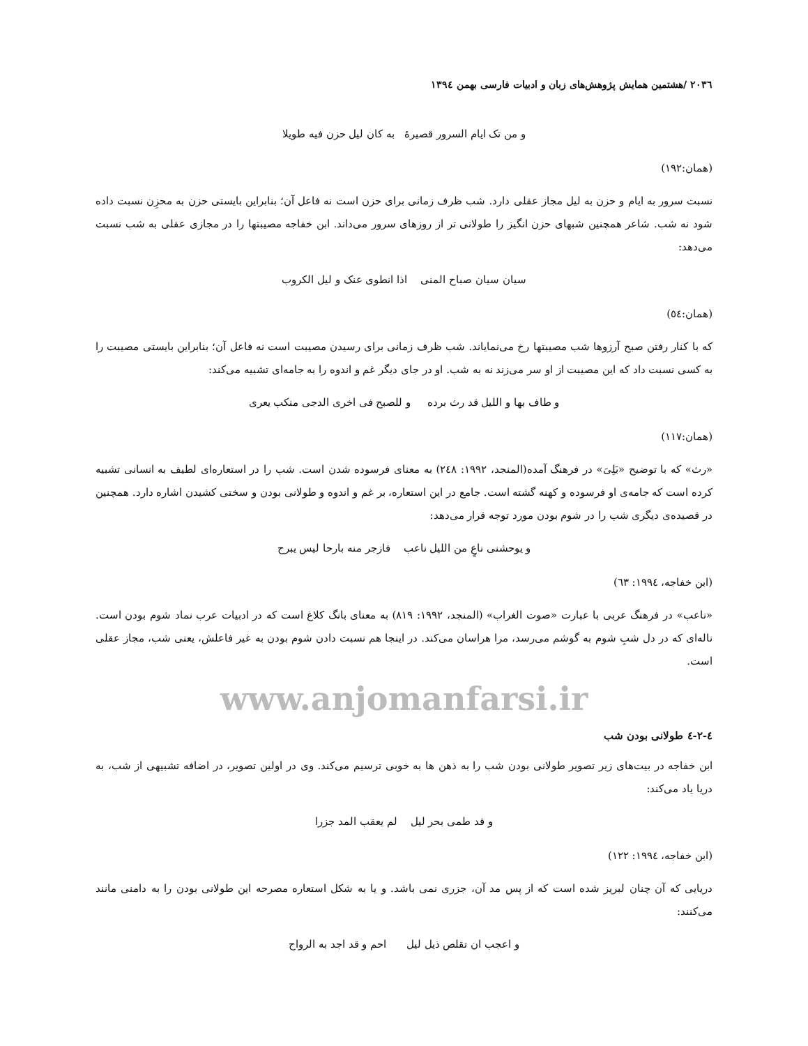۲۰۳٦ /هشتمین همایش پژوهش‌های زبان و ادبیات فارسی بهمن ۱۳۹٤
و من تک ایام السرور قصیرهٔ به کان لیل حزن فیه طویلا
(همان:۱۹۲)
نسبت سرور به ایام و حزن به لیل مجاز عقلی دارد. شب ظرف زمانی برای حزن است نه فاعل آن؛ بنابراین بایستی حزن به محزِن نسبت داده شود نه شب. شاعر همچنین شبهای حزن انگیز را طولانی تر از روزهای سرور می‌داند. ابن خفاجه مصیبتها را در مجازی عقلی به شب نسبت می‌دهد:
سیان سیان صباح المنی اذا انطوی عنک و لیل الکروب
(همان:٥٤)
که با کنار رفتن صبح آرزوها شب مصیبتها رخ می‌نمایاند. شب ظرف زمانی برای رسیدن مصیبت است نه فاعل آن؛ بنابراین بایستی مصیبت را به کسی نسبت داد که این مصیبت از او سر می‌زند نه به شب. او در جای دیگر غم و اندوه را به جامه‌ای تشبیه می‌کند:
و طاف بها و اللیل قد رث برده و للصبح فی اخری الدجی منکب یعری
(همان:۱۱۷)
«رث» که با توضیح «بَلِیَ» در فرهنگ آمده(المنجد، ۱۹۹۲: ۲٤۸) به معنای فرسوده شدن است. شب را در استعاره‌ای لطیف به انسانی تشبیه کرده است که جامه‌ی او فرسوده و کهنه گشته است. جامع در این استعاره، بر غم و اندوه و طولانی بودن و سختی کشیدن اشاره دارد. همچنین در قصیده‌ی دیگری شب را در شوم بودن مورد توجه قرار می‌دهد:
و یوحشنی ناعٍ من اللیل ناعب فازجر منه بارحا لیس یبرح
(ابن خفاجه، ۱۹۹٤: ٦۳)
«ناعب» در فرهنگ عربی با عبارت «صوت الغراب» (المنجد، ۱۹۹۲: ۸۱۹) به معنای بانگ کلاغ است که در ادبیات عرب نماد شوم بودن است. ناله‌ای که در دل شبِ شوم به گوشم می‌رسد، مرا هراسان می‌کند. در اینجا هم نسبت دادن شوم بودن به غیر فاعلش، یعنی شب، مجاز عقلی است.
www.anjomanfarsi.ir
٤-۲-٤ طولانی بودن شب
ابن خفاجه در بیت‌های زیر تصویر طولانی بودن شب را به ذهن ها به خوبی ترسیم می‌کند. وی در اولین تصویر، در اضافه تشبیهی از شب، به دریا یاد می‌کند:
و قد طمی بحر لیل لم یعقب المد جزرا
(ابن خفاجه، ۱۹۹٤: ۱۲۲)
دریایی که آن چنان لبریز شده است که از پس مد آن، جزری نمی باشد. و یا به شکل استعاره مصرحه این طولانی بودن را به دامنی مانند می‌کنند:
و اعجب ان تقلص ذیل لیل احم و قد اجد به الرواح